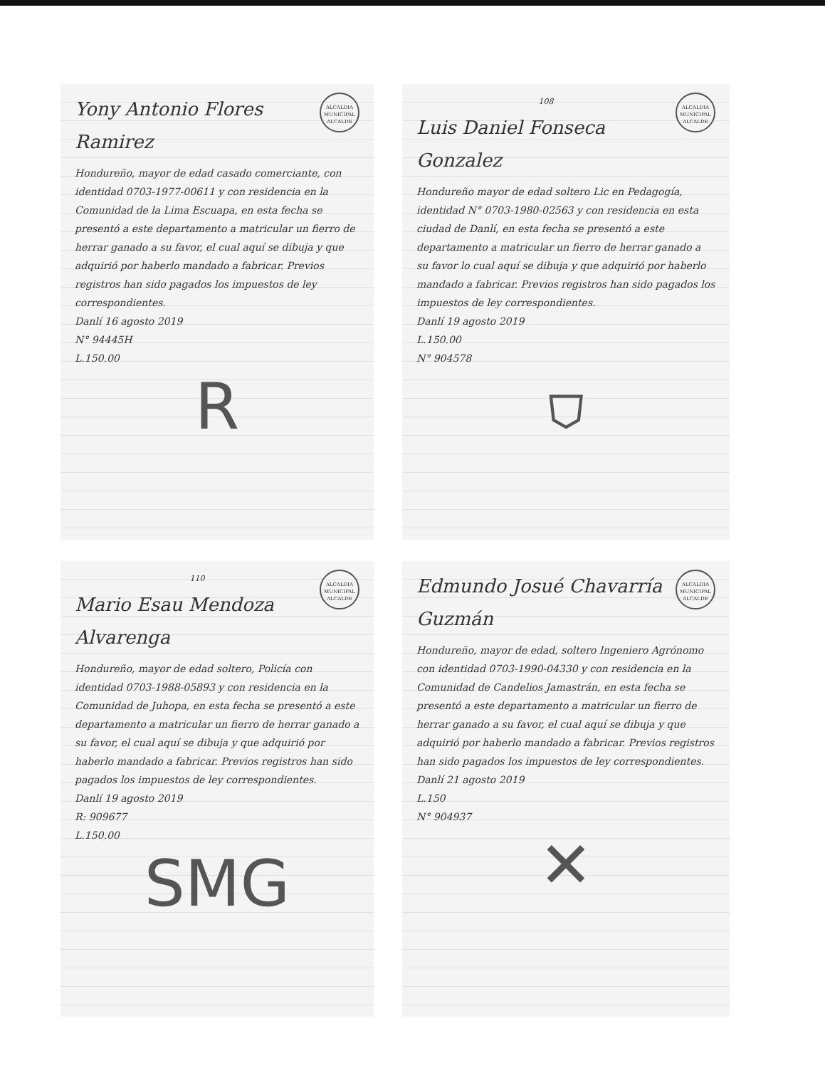ALCALDIA MUNICIPAL ALCALDE
Yony Antonio Flores Ramirez
Hondureño, mayor de edad casado comerciante, con identidad 0703-1977-00611 y con residencia en la Comunidad de la Lima Escuapa, en esta fecha se presentó a este departamento a matricular un fierro de herrar ganado a su favor, el cual aquí se dibuja y que adquirió por haberlo mandado a fabricar. Previos registros han sido pagados los impuestos de ley correspondientes.
Danlí 16 agosto 2019
N° 94445H
L.150.00
R
ALCALDIA MUNICIPAL ALCALDE
108
Luis Daniel Fonseca Gonzalez
Hondureño mayor de edad soltero Lic en Pedagogía, identidad N° 0703-1980-02563 y con residencia en esta ciudad de Danlí, en esta fecha se presentó a este departamento a matricular un fierro de herrar ganado a su favor lo cual aquí se dibuja y que adquirió por haberlo mandado a fabricar. Previos registros han sido pagados los impuestos de ley correspondientes.
Danlí 19 agosto 2019
L.150.00
N° 904578
⛉
ALCALDIA MUNICIPAL ALCALDE
110
Mario Esau Mendoza Alvarenga
Hondureño, mayor de edad soltero, Policía con identidad 0703-1988-05893 y con residencia en la Comunidad de Juhopa, en esta fecha se presentó a este departamento a matricular un fierro de herrar ganado a su favor, el cual aquí se dibuja y que adquirió por haberlo mandado a fabricar. Previos registros han sido pagados los impuestos de ley correspondientes.
Danlí 19 agosto 2019
R: 909677
L.150.00
SMG
ALCALDIA MUNICIPAL ALCALDE
Edmundo Josué Chavarría Guzmán
Hondureño, mayor de edad, soltero Ingeniero Agrónomo con identidad 0703-1990-04330 y con residencia en la Comunidad de Candelios Jamastrán, en esta fecha se presentó a este departamento a matricular un fierro de herrar ganado a su favor, el cual aquí se dibuja y que adquirió por haberlo mandado a fabricar. Previos registros han sido pagados los impuestos de ley correspondientes.
Danlí 21 agosto 2019
L.150
N° 904937
✕